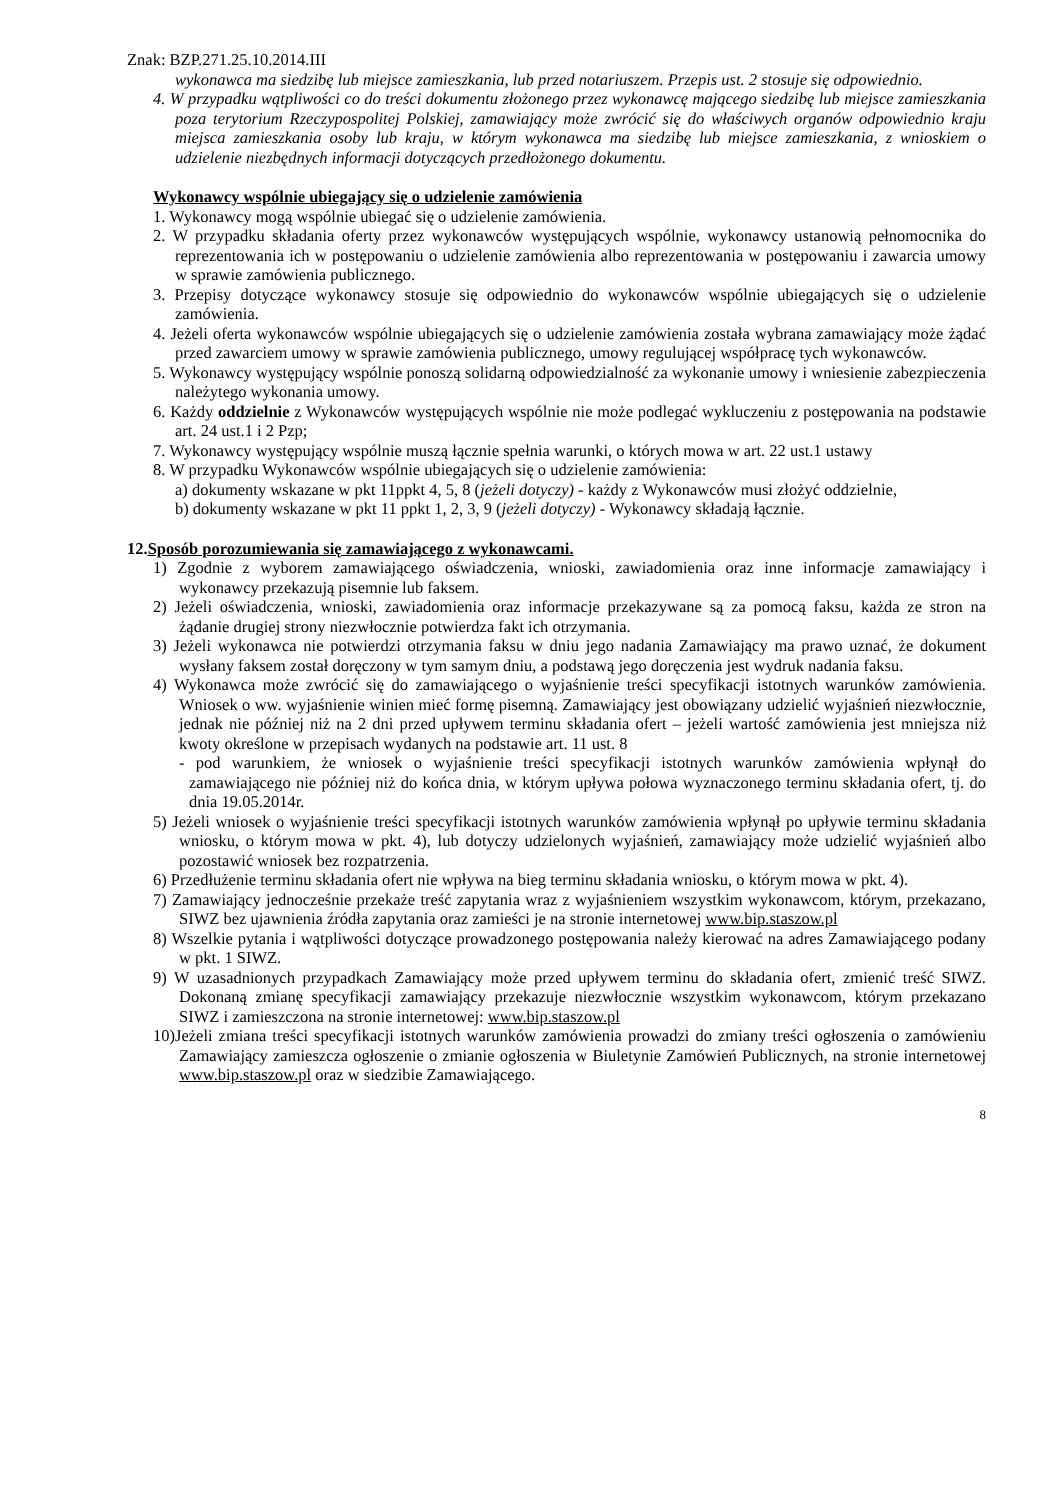Znak: BZP.271.25.10.2014.III
wykonawca ma siedzibę lub miejsce zamieszkania, lub przed notariuszem. Przepis ust. 2 stosuje się odpowiednio.
4. W przypadku wątpliwości co do treści dokumentu złożonego przez wykonawcę mającego siedzibę lub miejsce zamieszkania poza terytorium Rzeczypospolitej Polskiej, zamawiający może zwrócić się do właściwych organów odpowiednio kraju miejsca zamieszkania osoby lub kraju, w którym wykonawca ma siedzibę lub miejsce zamieszkania, z wnioskiem o udzielenie niezbędnych informacji dotyczących przedłożonego dokumentu.
Wykonawcy wspólnie ubiegający się o udzielenie zamówienia
1. Wykonawcy mogą wspólnie ubiegać się o udzielenie zamówienia.
2. W przypadku składania oferty przez wykonawców występujących wspólnie, wykonawcy ustanowią pełnomocnika do reprezentowania ich w postępowaniu o udzielenie zamówienia albo reprezentowania w postępowaniu i zawarcia umowy w sprawie zamówienia publicznego.
3. Przepisy dotyczące wykonawcy stosuje się odpowiednio do wykonawców wspólnie ubiegających się o udzielenie zamówienia.
4. Jeżeli oferta wykonawców wspólnie ubiegających się o udzielenie zamówienia została wybrana zamawiający może żądać przed zawarciem umowy w sprawie zamówienia publicznego, umowy regulującej współpracę tych wykonawców.
5. Wykonawcy występujący wspólnie ponoszą solidarną odpowiedzialność za wykonanie umowy i wniesienie zabezpieczenia należytego wykonania umowy.
6. Każdy oddzielnie z Wykonawców występujących wspólnie nie może podlegać wykluczeniu z postępowania na podstawie art. 24 ust.1 i 2 Pzp;
7. Wykonawcy występujący wspólnie muszą łącznie spełnia warunki, o których mowa w art. 22 ust.1 ustawy
8. W przypadku Wykonawców wspólnie ubiegających się o udzielenie zamówienia:
a) dokumenty wskazane w pkt 11ppkt 4, 5, 8 (jeżeli dotyczy) - każdy z Wykonawców musi złożyć oddzielnie,
b) dokumenty wskazane w pkt 11 ppkt 1, 2, 3, 9 (jeżeli dotyczy) - Wykonawcy składają łącznie.
12.Sposób porozumiewania się zamawiającego z wykonawcami.
1) Zgodnie z wyborem zamawiającego oświadczenia, wnioski, zawiadomienia oraz inne informacje zamawiający i wykonawcy przekazują pisemnie lub faksem.
2) Jeżeli oświadczenia, wnioski, zawiadomienia oraz informacje przekazywane są za pomocą faksu, każda ze stron na żądanie drugiej strony niezwłocznie potwierdza fakt ich otrzymania.
3) Jeżeli wykonawca nie potwierdzi otrzymania faksu w dniu jego nadania Zamawiający ma prawo uznać, że dokument wysłany faksem został doręczony w tym samym dniu, a podstawą jego doręczenia jest wydruk nadania faksu.
4) Wykonawca może zwrócić się do zamawiającego o wyjaśnienie treści specyfikacji istotnych warunków zamówienia. Wniosek o ww. wyjaśnienie winien mieć formę pisemną. Zamawiający jest obowiązany udzielić wyjaśnień niezwłocznie, jednak nie później niż na 2 dni przed upływem terminu składania ofert – jeżeli wartość zamówienia jest mniejsza niż kwoty określone w przepisach wydanych na podstawie art. 11 ust. 8
- pod warunkiem, że wniosek o wyjaśnienie treści specyfikacji istotnych warunków zamówienia wpłynął do zamawiającego nie później niż do końca dnia, w którym upływa połowa wyznaczonego terminu składania ofert, tj. do dnia 19.05.2014r.
5) Jeżeli wniosek o wyjaśnienie treści specyfikacji istotnych warunków zamówienia wpłynął po upływie terminu składania wniosku, o którym mowa w pkt. 4), lub dotyczy udzielonych wyjaśnień, zamawiający może udzielić wyjaśnień albo pozostawić wniosek bez rozpatrzenia.
6) Przedłużenie terminu składania ofert nie wpływa na bieg terminu składania wniosku, o którym mowa w pkt. 4).
7) Zamawiający jednocześnie przekaże treść zapytania wraz z wyjaśnieniem wszystkim wykonawcom, którym, przekazano, SIWZ bez ujawnienia źródła zapytania oraz zamieści je na stronie internetowej www.bip.staszow.pl
8) Wszelkie pytania i wątpliwości dotyczące prowadzonego postępowania należy kierować na adres Zamawiającego podany w pkt. 1 SIWZ.
9) W uzasadnionych przypadkach Zamawiający może przed upływem terminu do składania ofert, zmienić treść SIWZ. Dokonaną zmianę specyfikacji zamawiający przekazuje niezwłocznie wszystkim wykonawcom, którym przekazano SIWZ i zamieszczona na stronie internetowej: www.bip.staszow.pl
10)Jeżeli zmiana treści specyfikacji istotnych warunków zamówienia prowadzi do zmiany treści ogłoszenia o zamówieniu Zamawiający zamieszcza ogłoszenie o zmianie ogłoszenia w Biuletynie Zamówień Publicznych, na stronie internetowej www.bip.staszow.pl oraz w siedzibie Zamawiającego.
8